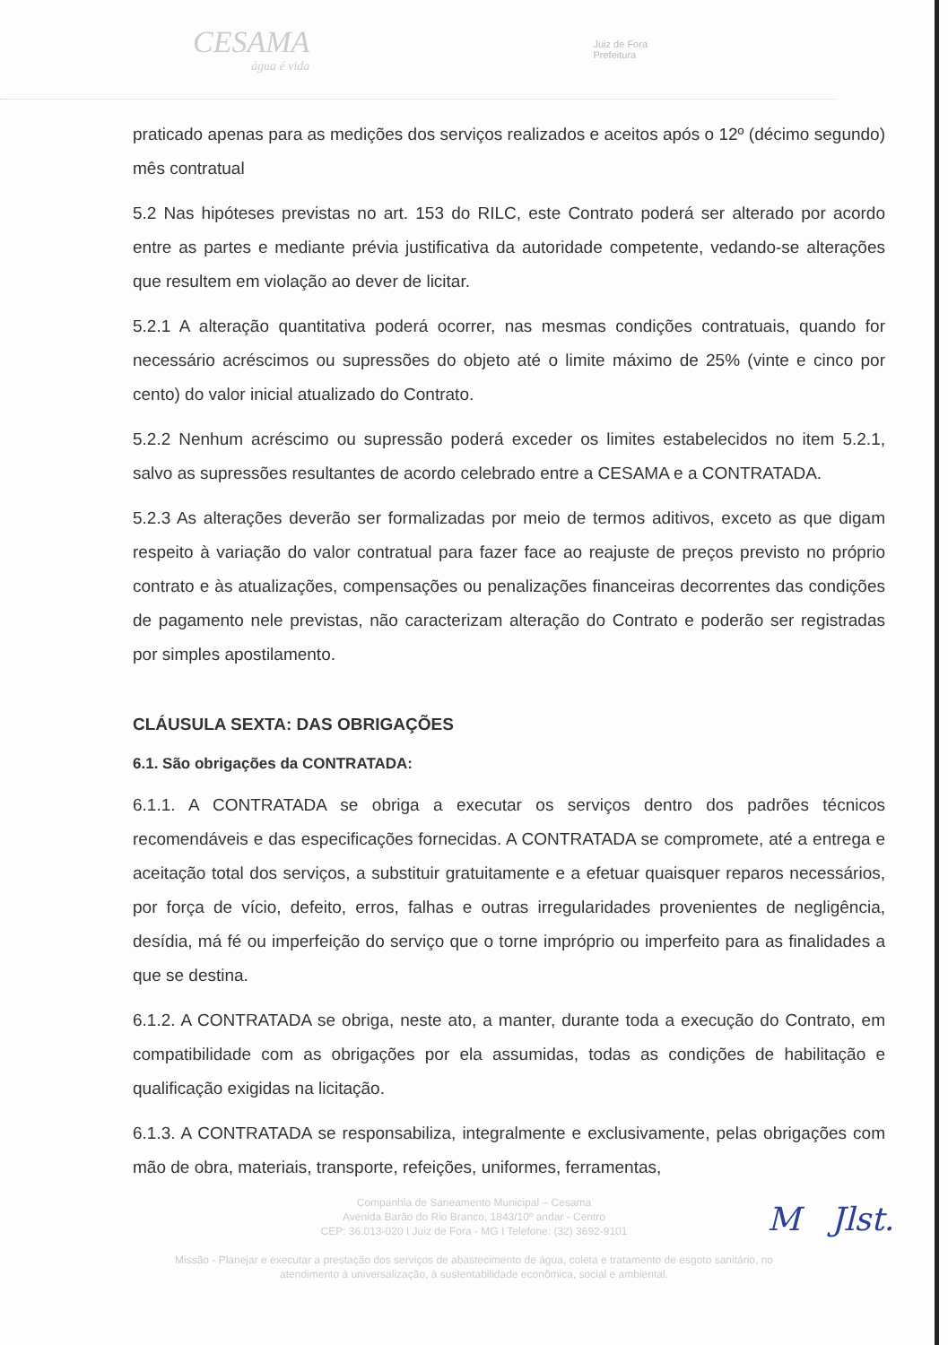CESAMA
água é vida
Juiz de Fora
Prefeitura
praticado apenas para as medições dos serviços realizados e aceitos após o 12º (décimo segundo) mês contratual
5.2 Nas hipóteses previstas no art. 153 do RILC, este Contrato poderá ser alterado por acordo entre as partes e mediante prévia justificativa da autoridade competente, vedando-se alterações que resultem em violação ao dever de licitar.
5.2.1 A alteração quantitativa poderá ocorrer, nas mesmas condições contratuais, quando for necessário acréscimos ou supressões do objeto até o limite máximo de 25% (vinte e cinco por cento) do valor inicial atualizado do Contrato.
5.2.2 Nenhum acréscimo ou supressão poderá exceder os limites estabelecidos no item 5.2.1, salvo as supressões resultantes de acordo celebrado entre a CESAMA e a CONTRATADA.
5.2.3 As alterações deverão ser formalizadas por meio de termos aditivos, exceto as que digam respeito à variação do valor contratual para fazer face ao reajuste de preços previsto no próprio contrato e às atualizações, compensações ou penalizações financeiras decorrentes das condições de pagamento nele previstas, não caracterizam alteração do Contrato e poderão ser registradas por simples apostilamento.
CLÁUSULA SEXTA: DAS OBRIGAÇÕES
6.1. São obrigações da CONTRATADA:
6.1.1. A CONTRATADA se obriga a executar os serviços dentro dos padrões técnicos recomendáveis e das especificações fornecidas. A CONTRATADA se compromete, até a entrega e aceitação total dos serviços, a substituir gratuitamente e a efetuar quaisquer reparos necessários, por força de vício, defeito, erros, falhas e outras irregularidades provenientes de negligência, desídia, má fé ou imperfeição do serviço que o torne impróprio ou imperfeito para as finalidades a que se destina.
6.1.2. A CONTRATADA se obriga, neste ato, a manter, durante toda a execução do Contrato, em compatibilidade com as obrigações por ela assumidas, todas as condições de habilitação e qualificação exigidas na licitação.
6.1.3. A CONTRATADA se responsabiliza, integralmente e exclusivamente, pelas obrigações com mão de obra, materiais, transporte, refeições, uniformes, ferramentas,
Companhia de Saneamento Municipal – Cesama
Avenida Barão do Rio Branco, 1843/10º andar - Centro
CEP: 36.013-020 I Juiz de Fora - MG I Telefone: (32) 3692-9101
Missão - Planejar e executar a prestação dos serviços de abastecimento de água, coleta e tratamento de esgoto sanitário, no
atendimento à universalização, à sustentabilidade econômica, social e ambiental.
M Jlst.